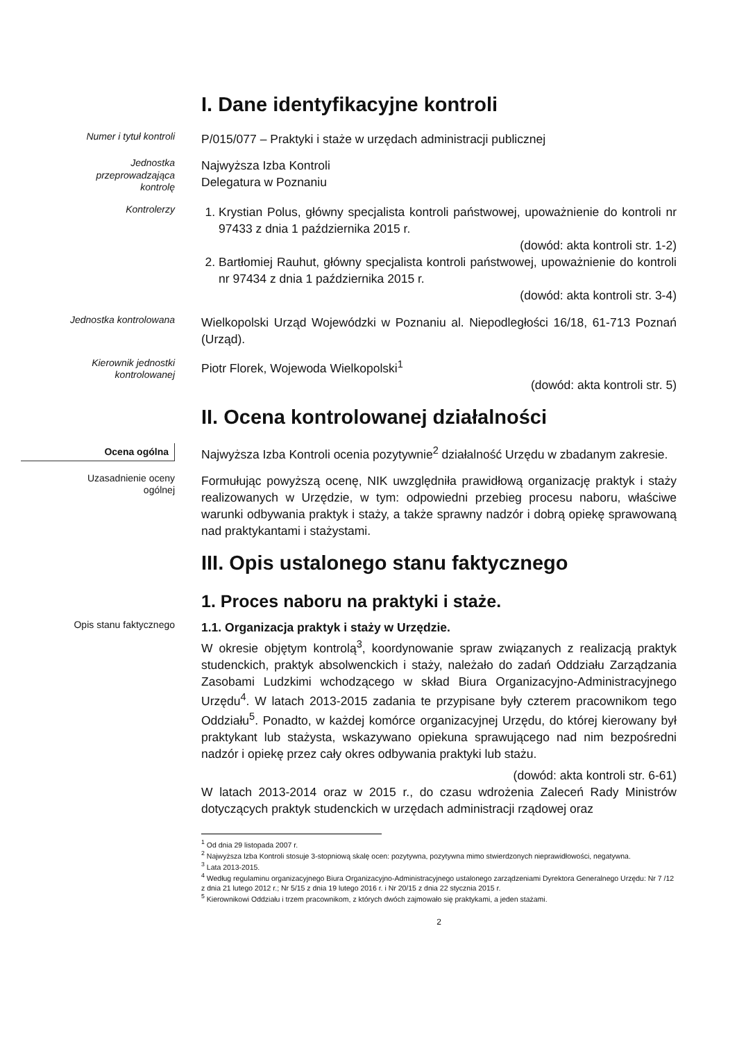I. Dane identyfikacyjne kontroli
Numer i tytuł kontroli
P/015/077 – Praktyki i staże w urzędach administracji publicznej
Jednostka przeprowadzająca kontrolę
Najwyższa Izba Kontroli
Delegatura w Poznaniu
Kontrolerzy
1. Krystian Polus, główny specjalista kontroli państwowej, upoważnienie do kontroli nr 97433 z dnia 1 października 2015 r.
(dowód: akta kontroli str. 1-2)
2. Bartłomiej Rauhut, główny specjalista kontroli państwowej, upoważnienie do kontroli nr 97434 z dnia 1 października 2015 r.
(dowód: akta kontroli str. 3-4)
Jednostka kontrolowana
Wielkopolski Urząd Wojewódzki w Poznaniu al. Niepodległości 16/18, 61-713 Poznań (Urząd).
Kierownik jednostki kontrolowanej
Piotr Florek, Wojewoda Wielkopolski<sup>1</sup>
(dowód: akta kontroli str. 5)
II. Ocena kontrolowanej działalności
Ocena ogólna
Najwyższa Izba Kontroli ocenia pozytywnie<sup>2</sup> działalność Urzędu w zbadanym zakresie.
Uzasadnienie oceny ogólnej
Formułując powyższą ocenę, NIK uwzględniła prawidłową organizację praktyk i staży realizowanych w Urzędzie, w tym: odpowiedni przebieg procesu naboru, właściwe warunki odbywania praktyk i staży, a także sprawny nadzór i dobrą opiekę sprawowaną nad praktykantami i stażystami.
III. Opis ustalonego stanu faktycznego
1. Proces naboru na praktyki i staże.
Opis stanu faktycznego
1.1. Organizacja praktyk i staży w Urzędzie.
W okresie objętym kontrolą<sup>3</sup>, koordynowanie spraw związanych z realizacją praktyk studenckich, praktyk absolwenckich i staży, należało do zadań Oddziału Zarządzania Zasobami Ludzkimi wchodzącego w skład Biura Organizacyjno-Administracyjnego Urzędu<sup>4</sup>. W latach 2013-2015 zadania te przypisane były czterem pracownikom tego Oddziału<sup>5</sup>. Ponadto, w każdej komórce organizacyjnej Urzędu, do której kierowany był praktykant lub stażysta, wskazywano opiekuna sprawującego nad nim bezpośredni nadzór i opiekę przez cały okres odbywania praktyki lub stażu.
(dowód: akta kontroli str. 6-61)
W latach 2013-2014 oraz w 2015 r., do czasu wdrożenia Zaleceń Rady Ministrów dotyczących praktyk studenckich w urzędach administracji rządowej oraz
<sup>1</sup> Od dnia 29 listopada 2007 r.
<sup>2</sup> Najwyższa Izba Kontroli stosuje 3-stopniową skalę ocen: pozytywna, pozytywna mimo stwierdzonych nieprawidłowości, negatywna.
<sup>3</sup> Lata 2013-2015.
<sup>4</sup> Według regulaminu organizacyjnego Biura Organizacyjno-Administracyjnego ustalonego zarządzeniami Dyrektora Generalnego Urzędu: Nr 7 /12 z dnia 21 lutego 2012 r.; Nr 5/15 z dnia 19 lutego 2016 r. i Nr 20/15 z dnia 22 stycznia 2015 r.
<sup>5</sup> Kierownikowi Oddziału i trzem pracownikom, z których dwóch zajmowało się praktykami, a jeden stażami.
2